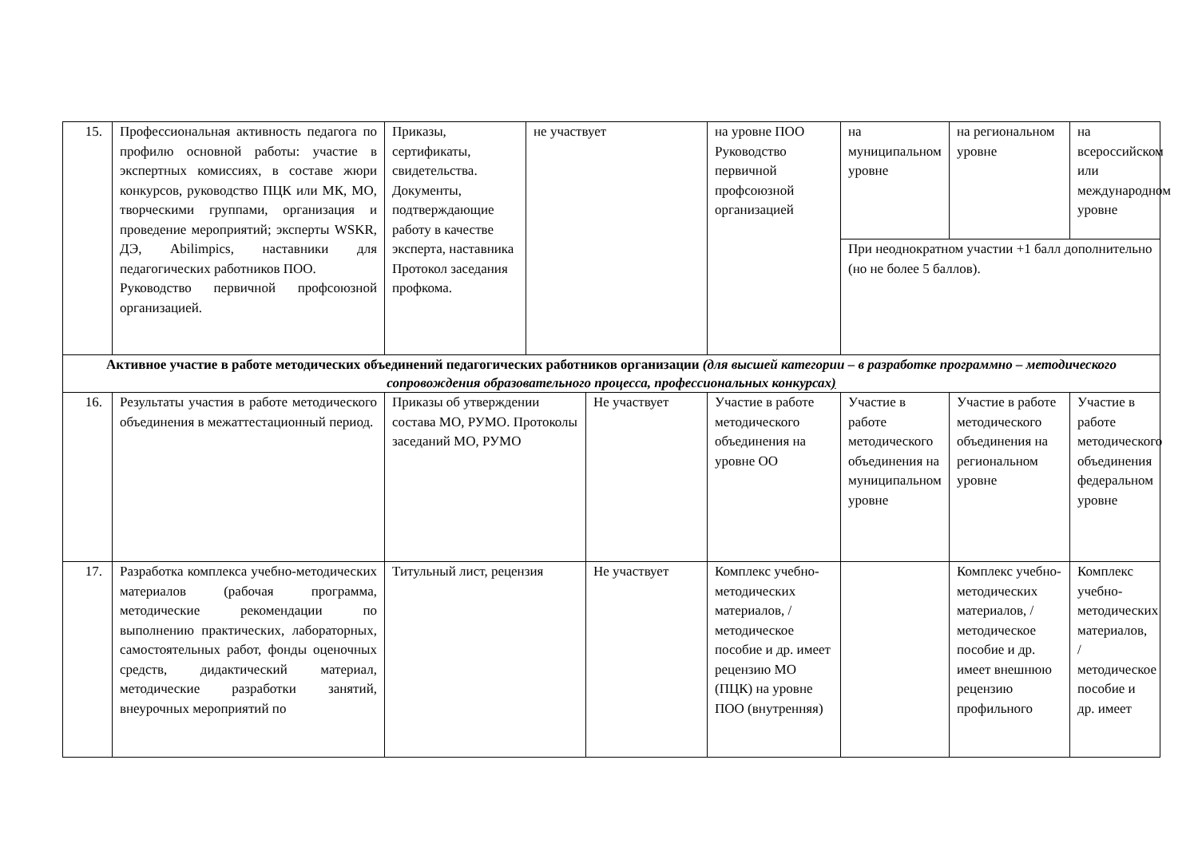| 15. | Профессиональная активность педагога по профилю основной работы: участие в экспертных комиссиях, в составе жюри конкурсов, руководство ПЦК или МК, МО, творческими группами, организация и проведение мероприятий; эксперты WSKR, ДЭ, Abilimpics, наставники для педагогических работников ПОО. Руководство первичной профсоюзной организацией. | Приказы, сертификаты, свидетельства. Документы, подтверждающие работу в качестве эксперта, наставника Протокол заседания профкома. | не участвует | | на уровне ПОО Руководство первичной профсоюзной организацией | на муниципальном уровне | на региональном уровне | на всероссийском или международном уровне |
| | | | | | | При неоднократном участии +1 балл дополнительно (но не более 5 баллов). | | |
| Активное участие в работе методических объединений педагогических работников организации (для высшей категории – в разработке программно – методического сопровождения образовательного процесса, профессиональных конкурсах ) | | | | | | | | |
| 16. | Результаты участия в работе методического объединения в межаттестационный период. | Приказы об утверждении состава МО, РУМО. Протоколы заседаний МО, РУМО | | Не участвует | Участие в работе методического объединения на уровне ОО | Участие в работе методического объединения на муниципальном уровне | Участие в работе методического объединения на региональном уровне | Участие в работе методического объединения федеральном уровне |
| 17. | Разработка комплекса учебно-методических материалов (рабочая программа, методические рекомендации по выполнению практических, лабораторных, самостоятельных работ, фонды оценочных средств, дидактический материал, методические разработки занятий, внеурочных мероприятий по | Титульный лист, рецензия | | Не участвует | Комплекс учебно-методических материалов, /методическое пособие и др. имеет рецензию МО (ПЦК) на уровне ПОО (внутренняя) | | Комплекс учебно-методических материалов, /методическое пособие и др. имеет внешнюю рецензию профильного | Комплекс учебно-методических материалов, /методическое пособие и др. имеет |